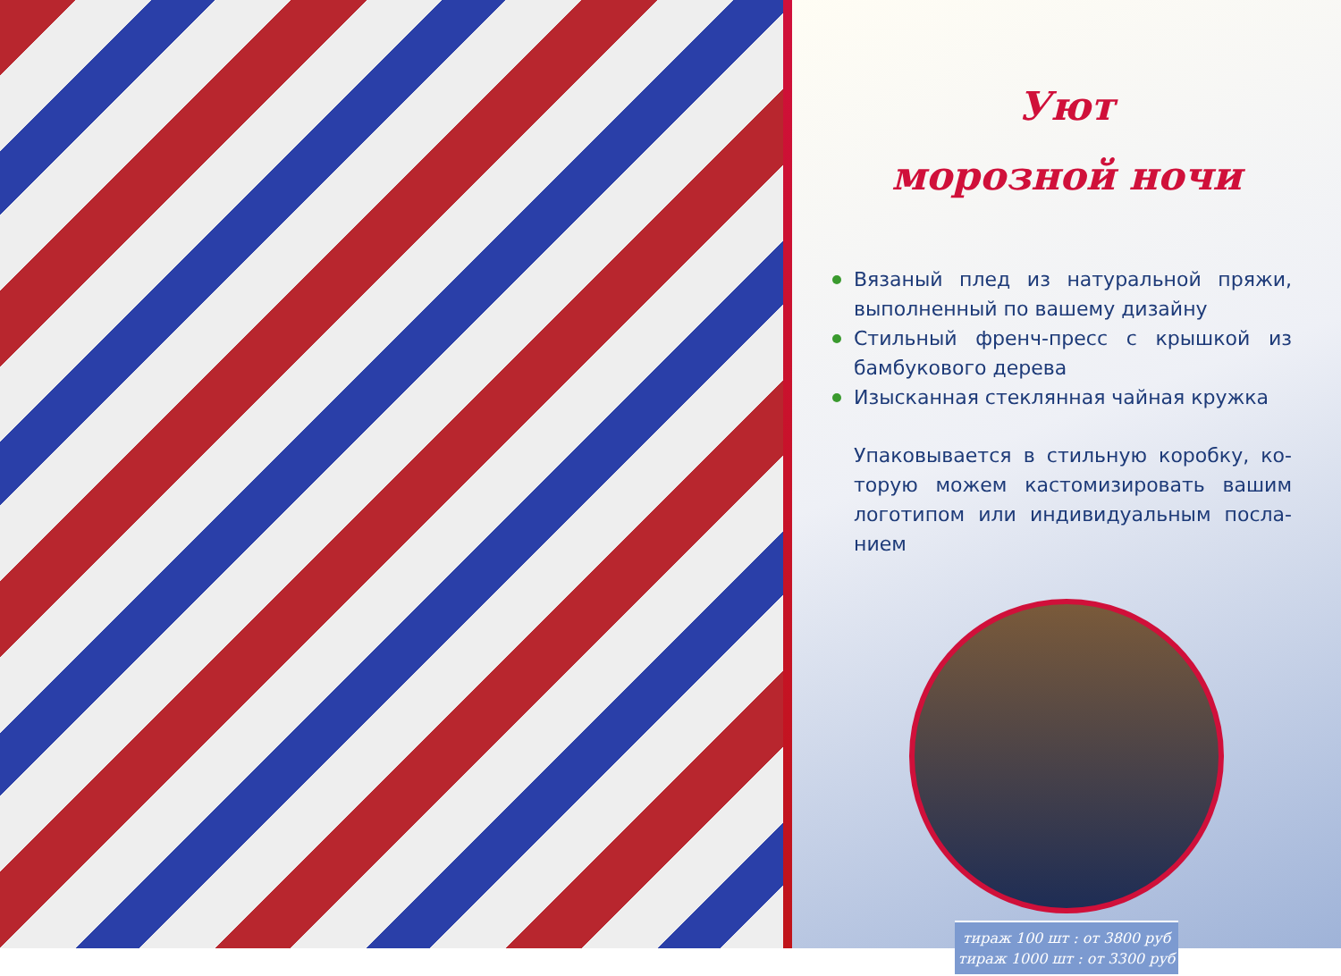Уют
морозной ночи
Вязаный плед из натуральной пряжи, выполненный по вашему дизайну
Стильный френч-пресс с крышкой из бамбукового дерева
Изысканная стеклянная чайная кружка
Упаковывается в стильную коробку, ко-торую можем кастомизировать вашим логотипом или индивидуальным посла-нием
тираж 100 шт : от 3800 руб
тираж 1000 шт : от 3300 руб